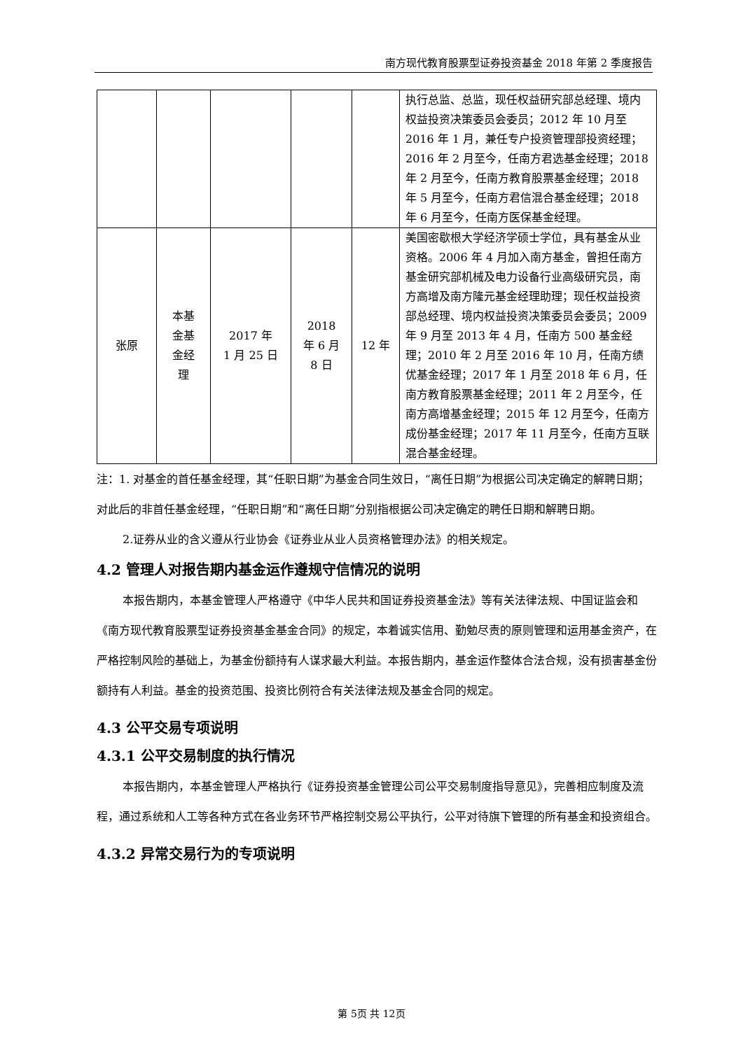南方现代教育股票型证券投资基金 2018 年第 2 季度报告
| | | | | | 执行总监、总监，现任权益研究部总经理、境内权益投资决策委员会委员；2012 年 10 月至 2016 年 1 月，兼任专户投资管理部投资经理；2016 年 2 月至今，任南方君选基金经理；2018 年 2 月至今，任南方教育股票基金经理；2018 年 5 月至今，任南方君信混合基金经理；2018 年 6 月至今，任南方医保基金经理。 |
| 张原 | 本基 金基 金经 理 | 2017 年 1 月 25 日 | 2018 年 6 月 8 日 | 12 年 | 美国密歇根大学经济学硕士学位，具有基金从业资格。2006 年 4 月加入南方基金，曾担任南方基金研究部机械及电力设备行业高级研究员，南方高增及南方隆元基金经理助理；现任权益投资部总经理、境内权益投资决策委员会委员；2009 年 9 月至 2013 年 4 月，任南方 500 基金经理；2010 年 2 月至 2016 年 10 月，任南方绩优基金经理；2017 年 1 月至 2018 年 6 月，任南方教育股票基金经理；2011 年 2 月至今，任南方高增基金经理；2015 年 12 月至今，任南方成份基金经理；2017 年 11 月至今，任南方互联混合基金经理。 |
注：1. 对基金的首任基金经理，其“任职日期”为基金合同生效日，“离任日期”为根据公司决定确定的解聘日期；对此后的非首任基金经理，“任职日期”和“离任日期”分别指根据公司决定确定的聘任日期和解聘日期。
2.证券从业的含义遵从行业协会《证券业从业人员资格管理办法》的相关规定。
4.2 管理人对报告期内基金运作遵规守信情况的说明
本报告期内，本基金管理人严格遵守《中华人民共和国证券投资基金法》等有关法律法规、中国证监会和《南方现代教育股票型证券投资基金基金合同》的规定，本着诚实信用、勤勉尽责的原则管理和运用基金资产，在严格控制风险的基础上，为基金份额持有人谋求最大利益。本报告期内，基金运作整体合法合规，没有损害基金份额持有人利益。基金的投资范围、投资比例符合有关法律法规及基金合同的规定。
4.3 公平交易专项说明
4.3.1 公平交易制度的执行情况
本报告期内，本基金管理人严格执行《证券投资基金管理公司公平交易制度指导意见》，完善相应制度及流程，通过系统和人工等各种方式在各业务环节严格控制交易公平执行，公平对待旗下管理的所有基金和投资组合。
4.3.2 异常交易行为的专项说明
第 5页 共 12页